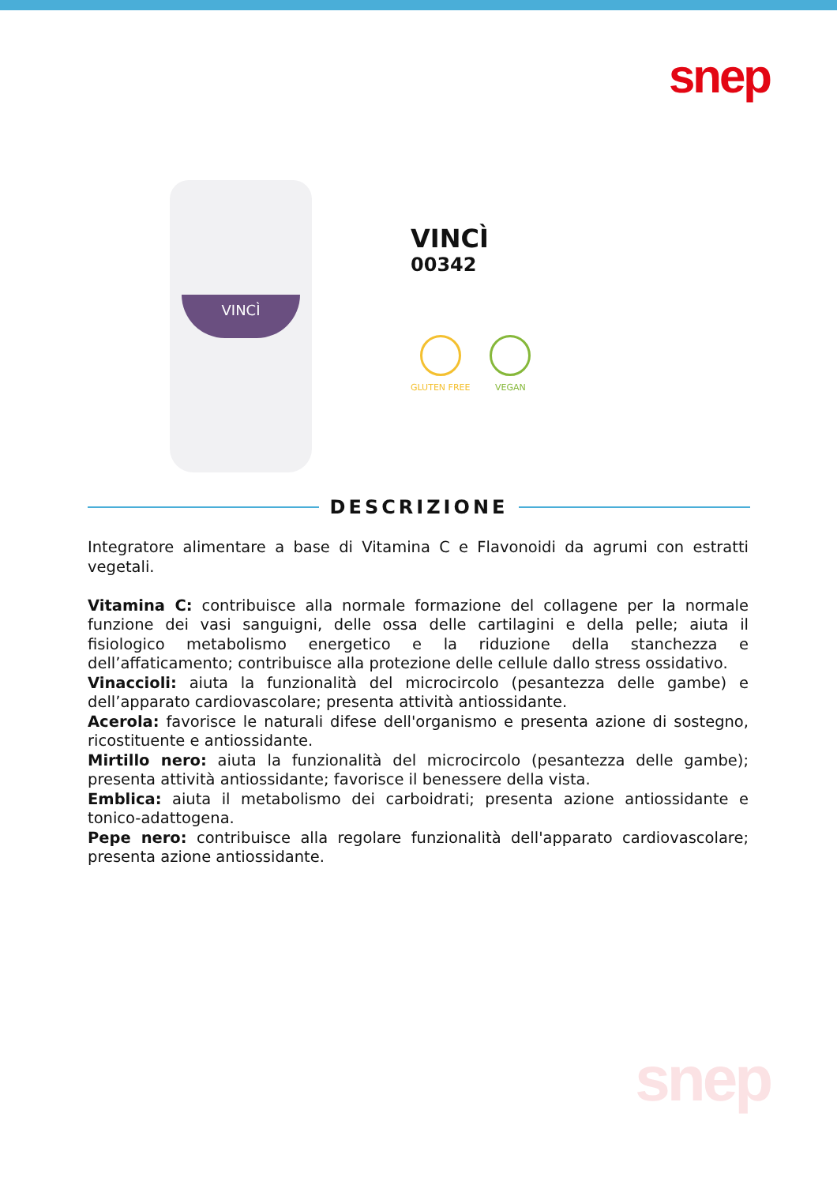snep
VINCÌ
VINCÌ
00342
GLUTEN FREE VEGAN
DESCRIZIONE
Integratore alimentare a base di Vitamina C e Flavonoidi da agrumi con estratti vegetali.
Vitamina C: contribuisce alla normale formazione del collagene per la normale funzione dei vasi sanguigni, delle ossa delle cartilagini e della pelle; aiuta il fisiologico metabolismo energetico e la riduzione della stanchezza e dell’affaticamento; contribuisce alla protezione delle cellule dallo stress ossidativo.
Vinaccioli: aiuta la funzionalità del microcircolo (pesantezza delle gambe) e dell’apparato cardiovascolare; presenta attività antiossidante.
Acerola: favorisce le naturali difese dell'organismo e presenta azione di sostegno, ricostituente e antiossidante.
Mirtillo nero: aiuta la funzionalità del microcircolo (pesantezza delle gambe); presenta attività antiossidante; favorisce il benessere della vista.
Emblica: aiuta il metabolismo dei carboidrati; presenta azione antiossidante e tonico-adattogena.
Pepe nero: contribuisce alla regolare funzionalità dell'apparato cardiovascolare; presenta azione antiossidante.
snep